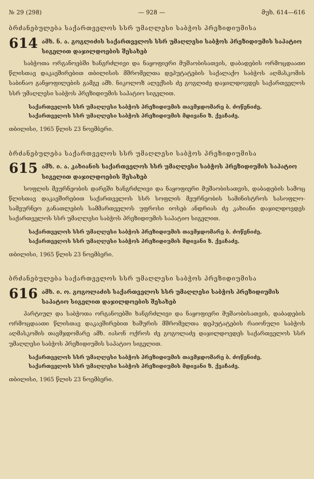№ 29 (298) — 928 — მუხ. 614—616
ბრძანებულება საქართველოს სსრ უმაღლესი საბჭოს პრეზიდიუმისა
614 ამხ. ნ. ა. გოგლიძის საქართველოს სსრ უმაღლესი საბჭოს პრეზიდიუმის საპატიო სიგელით დაჯილდოების შესახებ
საბჭოთა ორგანოებში ხანგრძლივი და ნაყოფიერი მუშაობისათვის, დაბადების ორმოცდაათი წლისთავ დაკავშირებით თბილისის მშრომელთა დეპუტატების საქალაქო საბჭოს აღმასკომის საბინაო განყოფილების გამგე ამხ. ნიკოლოზ ალექსის ძე გოგლიძე დაჯილდოვდეს საქართველოს სსრ უმაღლესი საბჭოს პრეზიდიუმის საპატიო სიგელით.
საქართველოს სსრ უმაღლესი საბჭოს პრეზიდიუმის თავმჯდომარე ბ. ძოწენიძე.
საქართველოს სსრ უმაღლესი საბჭოს პრეზიდიუმის მდივანი ზ. ქვაჩაძე.
თბილისი, 1965 წლის 23 ნოემბერი.
ბრძანებულება საქართველოს სსრ უმაღლესი საბჭოს პრეზიდიუმისა
615 ამხ. ი. ა. კახიანის საქართველოს სსრ უმაღლესი საბჭოს პრეზიდიუმის საპატიო სიგელით დაჯილდოების შესახებ
სოფლის მეურნეობის დარგში ხანგრძლივი და ნაყოფიერი მუშაობისათვის, დაბადების სამოც წლისთავ დაკავშირებით საქართველოს სსრ სოფლის მეურნეობის სამინისტროს სასოფლო-სამეურნეო განათლების სამმართველოს უფროსი იოსებ ანდრიას ძე კახიანი დაჯილდოვდეს საქართველოს სსრ უმაღლესი საბჭოს პრეზიდიუმის საპატიო სიგელით.
საქართველოს სსრ უმაღლესი საბჭოს პრეზიდიუმის თავმჯდომარე ბ. ძოწენიძე.
საქართველოს სსრ უმაღლესი საბჭოს პრეზიდიუმის მდივანი ზ. ქვაჩაძე.
თბილისი, 1965 წლის 23 ნოემბერი.
ბრძანებულება საქართველოს სსრ უმაღლესი საბჭოს პრეზიდიუმისა
616 ამხ. ი. ო. გოგოლაძის საქართველოს სსრ უმაღლესი საბჭოს პრეზიდიუმის საპატიო სიგელით დაჯილდოების შესახებ
პარტიულ და საბჭოთა ორგანოებში ხანგრძლივი და ნაყოფიერი მუშაობისათვის, დაბადების ორმოცდაათი წლისთავ დაკავშირებით ხაშურის მშრომელთა დეპუტატების რაიონული საბჭოს აღმასკომის თავმჯდომარე ამხ. იასონ ოქროს ძე გოგოლაძე დაჯილდოვდეს საქართველოს სსრ უმაღლესი საბჭოს პრეზიდიუმის საპატიო სიგელით.
საქართველოს სსრ უმაღლესი საბჭოს პრეზიდიუმის თავმჯდომარე ბ. ძოწენიძე.
საქართველოს სსრ უმაღლესი საბჭოს პრეზიდიუმის მდივანი ზ. ქვაჩაძე.
თბილისი, 1965 წლის 23 ნოემბერი.